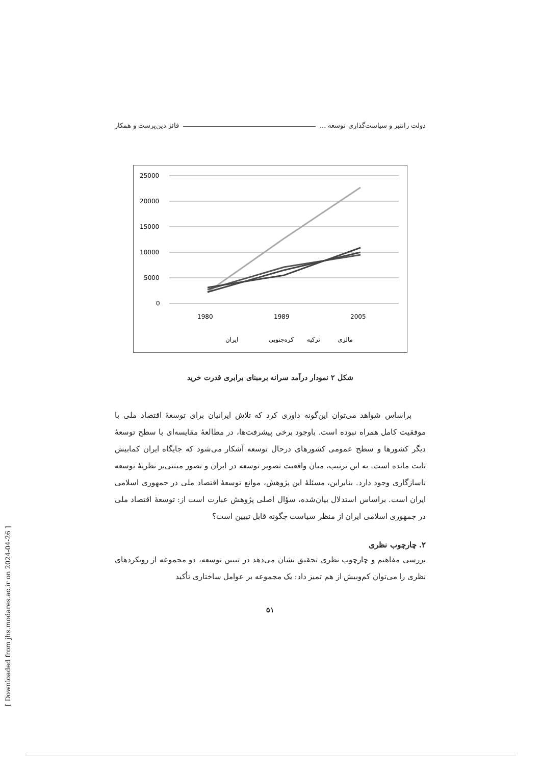دولت رانتیر و سیاست‌گذاری توسعه ... فائز دین‌پرست و همکار
25000
20000
15000
10000
5000
0
1980
1989
2005
مالزی
ترکیه
کره‌جنوبی
ایران
شکل ۲ نمودار درآمد سرانه برمبنای برابری قدرت خرید
براساس شواهد می‌توان این‌گونه داوری کرد که تلاش ایرانیان برای توسعهٔ اقتصاد ملی با موفقیت کامل همراه نبوده است. باوجود برخی پیشرفت‌ها، در مطالعهٔ مقایسه‌ای با سطح توسعهٔ دیگر کشورها و سطح عمومی کشورهای درحال توسعه آشکار می‌شود که جایگاه ایران کمابیش ثابت مانده است. به این ترتیب، میان واقعیت تصویر توسعه در ایران و تصور مبتنی‌بر نظریهٔ توسعه ناسازگاری وجود دارد. بنابراین، مسئلهٔ این پژوهش، موانع توسعهٔ اقتصاد ملی در جمهوری اسلامی ایران است. براساس استدلال بیان‌شده، سؤال اصلی پژوهش عبارت است از: توسعهٔ اقتصاد ملی در جمهوری اسلامی ایران از منظر سیاست چگونه قابل تبیین است؟
۲. چارچوب نظری
بررسی مفاهیم و چارچوب نظری تحقیق نشان می‌دهد در تبیین توسعه، دو مجموعه از رویکردهای نظری را می‌توان کم‌وبیش از هم تمیز داد: یک مجموعه بر عوامل ساختاری تأکید
۵۱
[ Downloaded from jhs.modares.ac.ir on 2024-04-26 ]